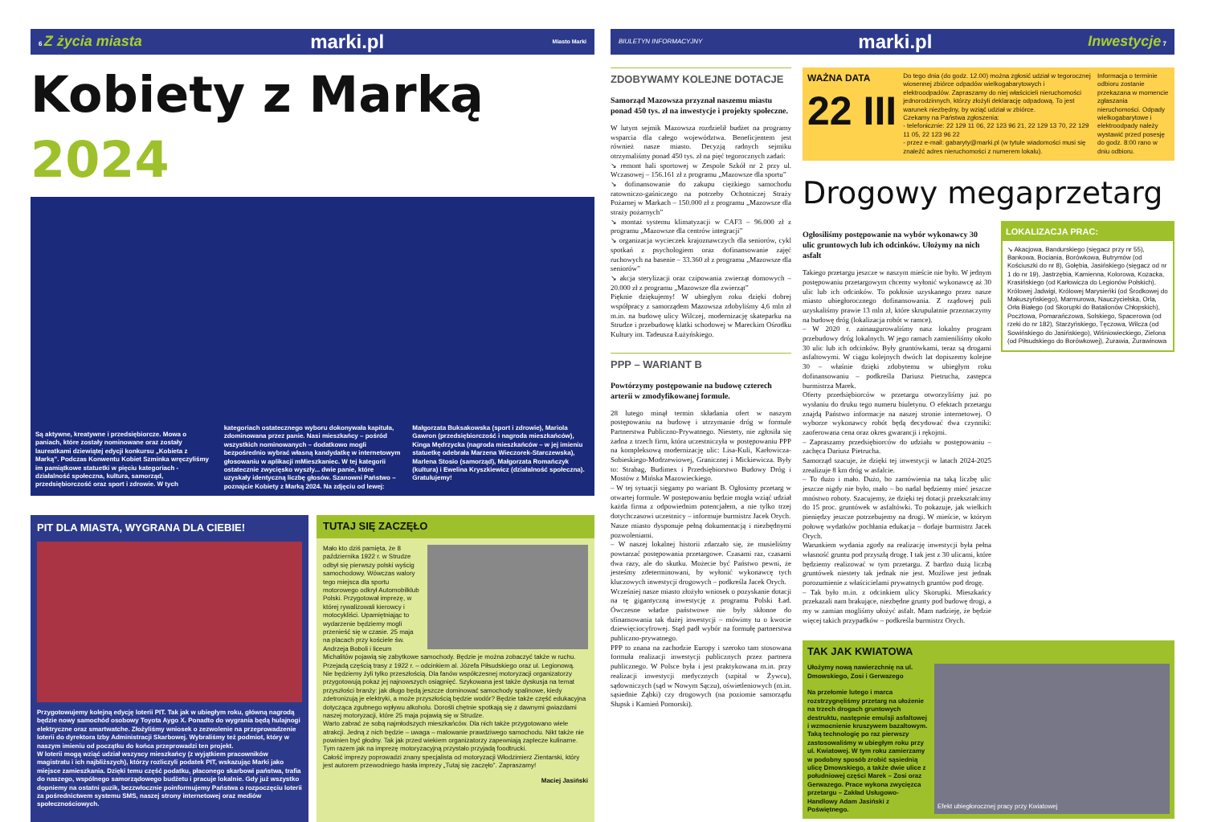6 Z życia miasta marki.pl Miasto Marki
Kobiety z Marką 2024
Są aktywne, kreatywne i przedsiębiorcze. Mowa o paniach, które zostały nominowane oraz zostały laureatkami dziewiątej edycji konkursu „Kobieta z Marką”. Podczas Konwentu Kobiet Szminka wręczyliśmy im pamiątkowe statuetki w pięciu kategoriach - działalność społeczna, kultura, samorząd, przedsiębiorczość oraz sport i zdrowie. W tych kategoriach ostatecznego wyboru dokonywała kapituła, zdominowana przez panie. Nasi mieszkańcy – pośród wszystkich nominowanych – dodatkowo mogli bezpośrednio wybrać własną kandydatkę w internetowym głosowaniu w aplikacji mMieszkaniec. W tej kategorii ostatecznie zwycięsko wyszły... dwie panie, które uzyskały identyczną liczbę głosów. Szanowni Państwo – poznajcie Kobiety z Marką 2024. Na zdjęciu od lewej: Małgorzata Buksakowska (sport i zdrowie), Mariola Gawron (przedsiębiorczość i nagroda mieszkańców), Kinga Mędrzycka (nagroda mieszkańców – w jej imieniu statuetkę odebrała Marzena Wieczorek-Starczewska), Marlena Stosio (samorząd), Małgorzata Romańczyk (kultura) i Ewelina Kryszkiewicz (działalność społeczna). Gratulujemy!
PIT DLA MIASTA, WYGRANA DLA CIEBIE!
Przygotowujemy kolejną edycję loterii PIT. Tak jak w ubiegłym roku, główną nagrodą będzie nowy samochód osobowy Toyota Aygo X. Ponadto do wygrania będą hulajnogi elektryczne oraz smartwatche. Złożyliśmy wniosek o zezwolenie na przeprowadzenie loterii do dyrektora Izby Administracji Skarbowej. Wybraliśmy też podmiot, który w naszym imieniu od początku do końca przeprowadzi ten projekt.
W loterii mogą wziąć udział wszyscy mieszkańcy (z wyjątkiem pracowników magistratu i ich najbliższych), którzy rozliczyli podatek PIT, wskazując Marki jako miejsce zamieszkania. Dzięki temu część podatku, płaconego skarbowi państwa, trafia do naszego, wspólnego samorządowego budżetu i pracuje lokalnie. Gdy już wszystko dopniemy na ostatni guzik, bezzwłocznie poinformujemy Państwa o rozpoczęciu loterii za pośrednictwem systemu SMS, naszej strony internetowej oraz mediów społecznościowych.
TUTAJ SIĘ ZACZĘŁO
Mało kto dziś pamięta, że 8 października 1922 r. w Strudze odbył się pierwszy polski wyścig samochodowy. Wówczas walory tego miejsca dla sportu motorowego odkrył Automobilklub Polski. Przygotował imprezę, w której rywalizowali kierowcy i motocykliści. Upamiętniając to wydarzenie będziemy mogli przenieść się w czasie. 25 maja na placach przy kościele św. Andrzeja Boboli i liceum Michalitów pojawią się zabytkowe samochody. Będzie je można zobaczyć także w ruchu. Przejadą częścią trasy z 1922 r. – odcinkiem al. Józefa Piłsudskiego oraz ul. Legionową.
Nie będziemy żyli tylko przeszłością. Dla fanów współczesnej motoryzacji organizatorzy przygotowują pokaz jej najnowszych osiągnięć. Szykowana jest także dyskusja na temat przyszłości branży: jak długo będą jeszcze dominować samochody spalinowe, kiedy zdetronizują je elektryki, a może przyszłością będzie wodór? Będzie także część edukacyjna dotycząca zgubnego wpływu alkoholu. Dorośli chętnie spotkają się z dawnymi gwiazdami naszej motoryzacji, które 25 maja pojawią się w Strudze.
Warto zabrać ze sobą najmłodszych mieszkańców. Dla nich także przygotowano wiele atrakcji. Jedną z nich będzie – uwaga – malowanie prawdziwego samochodu. Nikt także nie powinien być głodny. Tak jak przed wiekiem organizatorzy zapewniają zaplecze kulinarne. Tym razem jak na imprezę motoryzacyjną przystało przyjadą foodtrucki.
Całość imprezy poprowadzi znany specjalista od motoryzacji Włodzimierz Zientarski, który jest autorem przewodniego hasła imprezy „Tutaj się zaczęło”. Zapraszamy!
Maciej Jasiński
BIULETYN INFORMACYJNY marki.pl Inwestycje 7
ZDOBYWAMY KOLEJNE DOTACJE
Samorząd Mazowsza przyznał naszemu miastu ponad 450 tys. zł na inwestycje i projekty społeczne.
W lutym sejmik Mazowsza rozdzielił budżet na programy wsparcia dla całego województwa. Beneficjentem jest również nasze miasto. Decyzją radnych sejmiku otrzymaliśmy ponad 450 tys. zł na pięć tegorocznych zadań:
↘ remont hali sportowej w Zespole Szkół nr 2 przy ul. Wczasowej – 156.161 zł z programu „Mazowsze dla sportu”
↘ dofinansowanie do zakupu ciężkiego samochodu ratowniczo-gaśniczego na potrzeby Ochotniczej Straży Pożarnej w Markach – 150.000 zł z programu „Mazowsze dla straży pożarnych”
↘ montaż systemu klimatyzacji w CAF3 – 96.000 zł z programu „Mazowsze dla centrów integracji”
↘ organizacja wycieczek krajoznawczych dla seniorów, cykl spotkań z psychologiem oraz dofinansowanie zajęć ruchowych na basenie – 33.360 zł z programu „Mazowsze dla seniorów”
↘ akcja sterylizacji oraz czipowania zwierząt domowych – 20.000 zł z programu „Mazowsze dla zwierząt”
Pięknie dziękujemy! W ubiegłym roku dzięki dobrej współpracy z samorządem Mazowsza zdobyliśmy 4,6 mln zł m.in. na budowę ulicy Wilczej, modernizację skateparku na Strudze i przebudowę klatki schodowej w Mareckim Ośrodku Kultury im. Tadeusza Łużyńskiego.
PPP – WARIANT B
Powtórzymy postępowanie na budowę czterech arterii w zmodyfikowanej formule.
28 lutego minął termin składania ofert w naszym postępowaniu na budowę i utrzymanie dróg w formule Partnerstwa Publiczno-Prywatnego. Niestety, nie zgłosiła się żadna z trzech firm, która uczestniczyła w postępowaniu PPP na kompleksową modernizację ulic: Lisa-Kuli, Karłowicza-Sobieskiego-Modrzewiowej, Granicznej i Mickiewicza. Były to: Strabag, Budimex i Przedsiębiorstwo Budowy Dróg i Mostów z Mińska Mazowieckiego.
– W tej sytuacji sięgamy po wariant B. Ogłosimy przetarg w otwartej formule. W postępowaniu będzie mogła wziąć udział każda firma z odpowiednim potencjałem, a nie tylko trzej dotychczasowi uczestnicy – informuje burmistrz Jacek Orych.
Nasze miasto dysponuje pełną dokumentacją i niezbędnymi pozwoleniami.
– W naszej lokalnej historii zdarzało się, że musieliśmy powtarzać postępowania przetargowe. Czasami raz, czasami dwa razy, ale do skutku. Możecie być Państwo pewni, że jesteśmy zdeterminowani, by wyłonić wykonawcę tych kluczowych inwestycji drogowych – podkreśla Jacek Orych.
Wcześniej nasze miasto złożyło wniosek o pozyskanie dotacji na tę gigantyczną inwestycję z programu Polski Ład. Ówczesne władze państwowe nie były skłonne do sfinansowania tak dużej inwestycji – mówimy tu o kwocie dziewięciocyfrowej. Stąd padł wybór na formułę partnerstwa publiczno-prywatnego.
PPP to znana na zachodzie Europy i szeroko tam stosowana formuła realizacji inwestycji publicznych przez partnera publicznego. W Polsce była i jest praktykowana m.in. przy realizacji inwestycji medycznych (szpital w Żywcu), sądowniczych (sąd w Nowym Sączu), oświetleniowych (m.in. sąsiednie Ząbki) czy drogowych (na poziomie samorządu Słupsk i Kamień Pomorski).
WAŻNA DATA
22 III
Do tego dnia (do godz. 12.00) można zgłosić udział w tegorocznej wiosennej zbiórce odpadów wielkogabarytowych i elektroodpadów. Zapraszamy do niej właścicieli nieruchomości jednorodzinnych, którzy złożyli deklarację odpadową. To jest warunek niezbędny, by wziąć udział w zbiórce.
Czekamy na Państwa zgłoszenia:
- telefonicznie: 22 129 11 06, 22 123 96 21, 22 129 13 70, 22 129 11 05, 22 123 96 22
- przez e-mail: gabaryty@marki.pl (w tytule wiadomości musi się znaleźć adres nieruchomości z numerem lokalu).
Informacja o terminie odbioru zostanie przekazana w momencie zgłaszania nieruchomości. Odpady wielkogabarytowe i elektroodpady należy wystawić przed posesję do godz. 8:00 rano w dniu odbioru.
Drogowy megaprzetarg
Ogłosiliśmy postępowanie na wybór wykonawcy 30 ulic gruntowych lub ich odcinków. Ułożymy na nich asfalt
Takiego przetargu jeszcze w naszym mieście nie było. W jednym postępowaniu przetargowym chcemy wyłonić wykonawcę aż 30 ulic lub ich odcinków. To pokłosie uzyskanego przez nasze miasto ubiegłorocznego dofinansowania. Z rządowej puli uzyskaliśmy prawie 13 mln zł, które skrupulatnie przeznaczymy na budowę dróg (lokalizacja robót w ramce).
– W 2020 r. zainaugurowaliśmy nasz lokalny program przebudowy dróg lokalnych. W jego ramach zamieniliśmy około 30 ulic lub ich odcinków. Były gruntówkami, teraz są drogami asfaltowymi. W ciągu kolejnych dwóch lat dopiszemy kolejne 30 – właśnie dzięki zdobytemu w ubiegłym roku dofinansowaniu – podkreśla Dariusz Pietrucha, zastępca burmistrza Marek.
Oferty przedsiębiorców w przetargu otworzyliśmy już po wysłaniu do druku tego numeru biuletynu. O efektach przetargu znajdą Państwo informacje na naszej stronie internetowej. O wyborze wykonawcy robót będą decydować dwa czynniki: zaoferowana cena oraz okres gwarancji i rękojmi.
– Zapraszamy przedsiębiorców do udziału w postępowaniu – zachęca Dariusz Pietrucha.
Samorząd szacuje, że dzięki tej inwestycji w latach 2024-2025 zrealizuje 8 km dróg w asfalcie.
– To dużo i mało. Dużo, bo zamówienia na taką liczbę ulic jeszcze nigdy nie było, mało – bo nadal będziemy mieć jeszcze mnóstwo roboty. Szacujemy, że dzięki tej dotacji przekształcimy do 15 proc. gruntówek w asfaltówki. To pokazuje, jak wielkich pieniędzy jeszcze potrzebujemy na drogi. W mieście, w którym połowę wydatków pochłania edukacja – dodaje burmistrz Jacek Orych.
Warunkiem wydania zgody na realizację inwestycji była pełna własność gruntu pod przyszłą drogę. I tak jest z 30 ulicami, które będziemy realizować w tym przetargu. Z bardzo dużą liczbą gruntówek niestety tak jednak nie jest. Możliwe jest jednak porozumienie z właścicielami prywatnych gruntów pod drogę.
– Tak było m.in. z odcinkiem ulicy Skorupki. Mieszkańcy przekazali nam brakujące, niezbędne grunty pod budowę drogi, a my w zamian mogliśmy ułożyć asfalt. Mam nadzieję, że będzie więcej takich przypadków – podkreśla burmistrz Orych.
LOKALIZACJA PRAC:
↘ Akacjowa, Bandurskiego (sięgacz przy nr 55), Bankowa, Bociania, Borówkowa, Butrymów (od Kościuszki do nr 8), Gołębia, Jasińskiego (sięgacz od nr 1 do nr 19), Jastrzębia, Kamienna, Kolorowa, Kozacka, Krasińskiego (od Karłowicza do Legionów Polskich), Królowej Jadwigi, Królowej Marysieńki (od Środkowej do Makuszyńskiego), Marmurowa, Nauczycielska, Orla, Orła Białego (od Skorupki do Batalionów Chłopskich), Pocztowa, Pomarańczowa, Solskiego, Spacerowa (od rzeki do nr 182), Starzyńskiego, Tęczowa, Wilcza (od Sowińskiego do Jasińskiego), Wiśniowieckiego, Zielona (od Piłsudskiego do Borówkowej), Żurawia, Żurawinowa
TAK JAK KWIATOWA
Ułożymy nową nawierzchnię na ul. Dmowskiego, Zosi i Gerwazego
Na przełomie lutego i marca rozstrzygnęliśmy przetarg na ułożenie na trzech drogach gruntowych destruktu, następnie emulsji asfaltowej i wzmocnienie kruszywem bazaltowym. Taką technologię po raz pierwszy zastosowaliśmy w ubiegłym roku przy ul. Kwiatowej. W tym roku zamierzamy w podobny sposób zrobić sąsiednią ulicę Dmowskiego, a także dwie ulice z południowej części Marek – Zosi oraz Gerwazego. Prace wykona zwycięzca przetargu – Zakład Usługowo-Handlowy Adam Jasiński z Poświętnego.
Efekt ubiegłorocznej pracy przy Kwiatowej